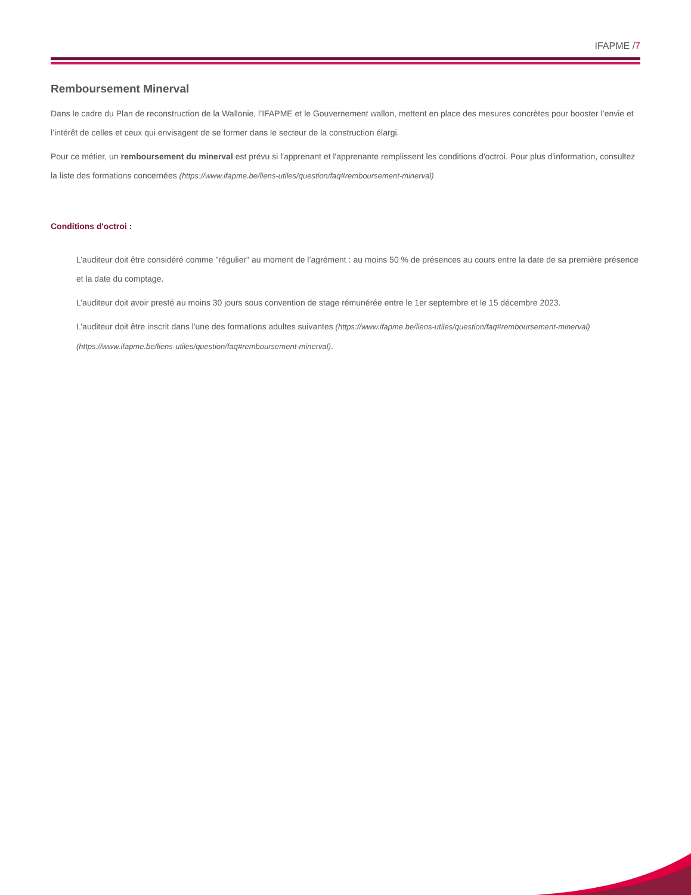IFAPME /7
Remboursement Minerval
Dans le cadre du Plan de reconstruction de la Wallonie, l’IFAPME et le Gouvernement wallon, mettent en place des mesures concrètes pour booster l’envie et l’intérêt de celles et ceux qui envisagent de se former dans le secteur de la construction élargi.
Pour ce métier, un remboursement du minerval est prévu si l'apprenant et l'apprenante remplissent les conditions d'octroi. Pour plus d'information, consultez la liste des formations concernées (https://www.ifapme.be/liens-utiles/question/faq#remboursement-minerval)
Conditions d'octroi :
L’auditeur doit être considéré comme "régulier" au moment de l’agrément : au moins 50 % de présences au cours entre la date de sa première présence et la date du comptage.
L’auditeur doit avoir presté au moins 30 jours sous convention de stage rémunérée entre le 1er septembre et le 15 décembre 2023.
L’auditeur doit être inscrit dans l'une des formations adultes suivantes (https://www.ifapme.be/liens-utiles/question/faq#remboursement-minerval) (https://www.ifapme.be/liens-utiles/question/faq#remboursement-minerval).